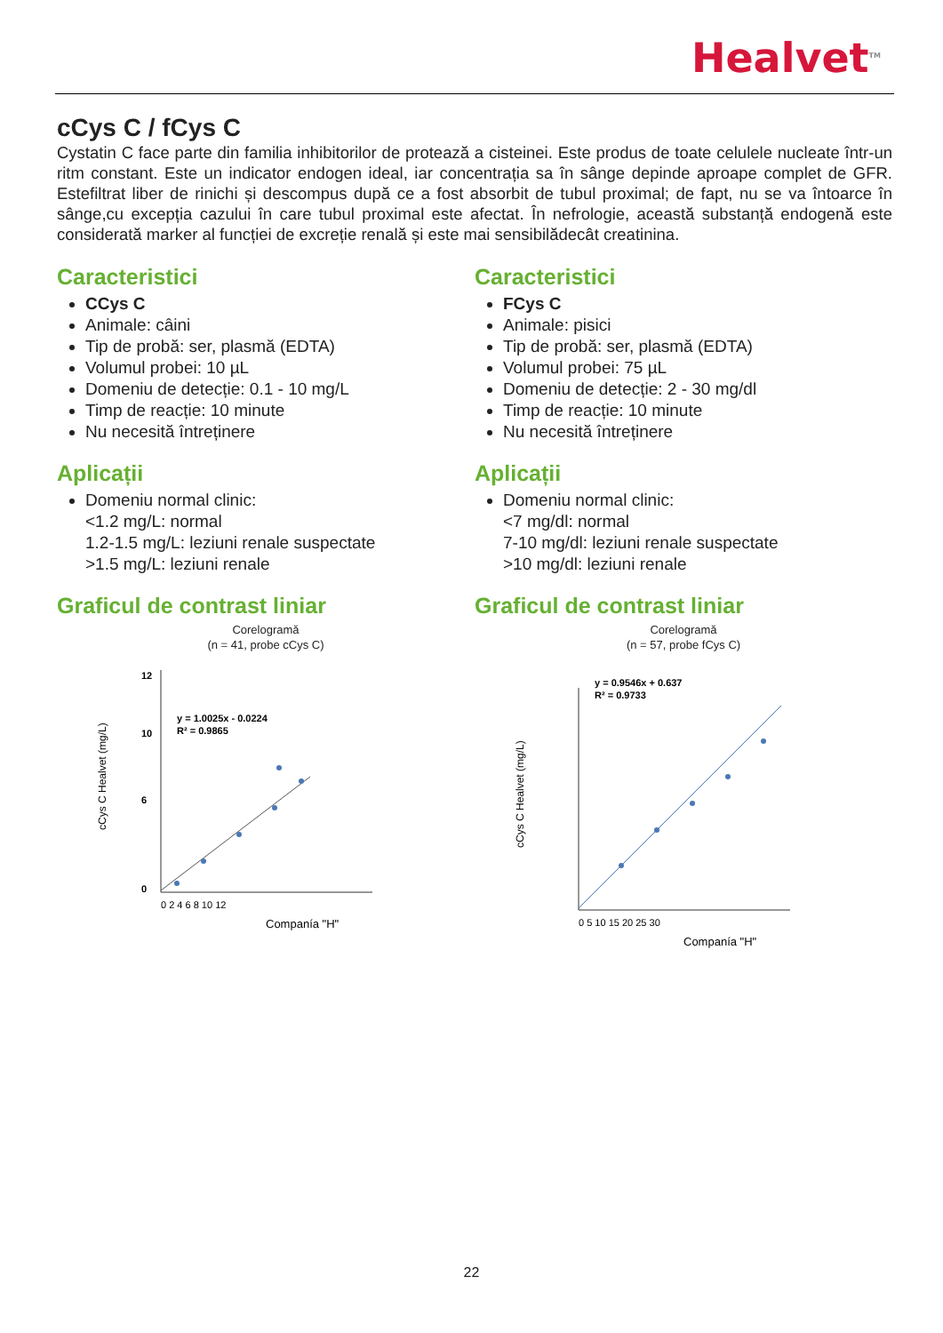Healvet<sup>TM</sup>
cCys C / fCys C
Cystatin C face parte din familia inhibitorilor de protează a cisteinei. Este produs de toate celulele nucleate într-un ritm constant. Este un indicator endogen ideal, iar concentrația sa în sânge depinde aproape complet de GFR. Estefiltrat liber de rinichi și descompus după ce a fost absorbit de tubul proximal; de fapt, nu se va întoarce în sânge,cu excepția cazului în care tubul proximal este afectat. În nefrologie, această substanță endogenă este considerată marker al funcției de excreție renală și este mai sensibilădecât creatinina.
Caracteristici
CCys C
Animale: câini
Tip de probă: ser, plasmă (EDTA)
Volumul probei: 10 µL
Domeniu de detecție: 0.1 - 10 mg/L
Timp de reacție: 10 minute
Nu necesită întreținere
Aplicații
Domeniu normal clinic:
<1.2 mg/L: normal
1.2-1.5 mg/L: leziuni renale suspectate
>1.5 mg/L: leziuni renale
Graficul de contrast liniar
Corelogramă
(n = 41, probe cCys C)
cCys C Healvet (mg/L)
12
10
6
0
y = 1.0025x - 0.0224
R² = 0.9865
0 2 4 6 8 10 12
Companía "H"
Caracteristici
FCys C
Animale: pisici
Tip de probă: ser, plasmă (EDTA)
Volumul probei: 75 µL
Domeniu de detecție: 2 - 30 mg/dl
Timp de reacție: 10 minute
Nu necesită întreținere
Aplicații
Domeniu normal clinic:
<7 mg/dl: normal
7-10 mg/dl: leziuni renale suspectate
>10 mg/dl: leziuni renale
Graficul de contrast liniar
Corelogramă
(n = 57, probe fCys C)
cCys C Healvet (mg/L)
y = 0.9546x + 0.637
R² = 0.9733
0 5 10 15 20 25 30
Companía "H"
22